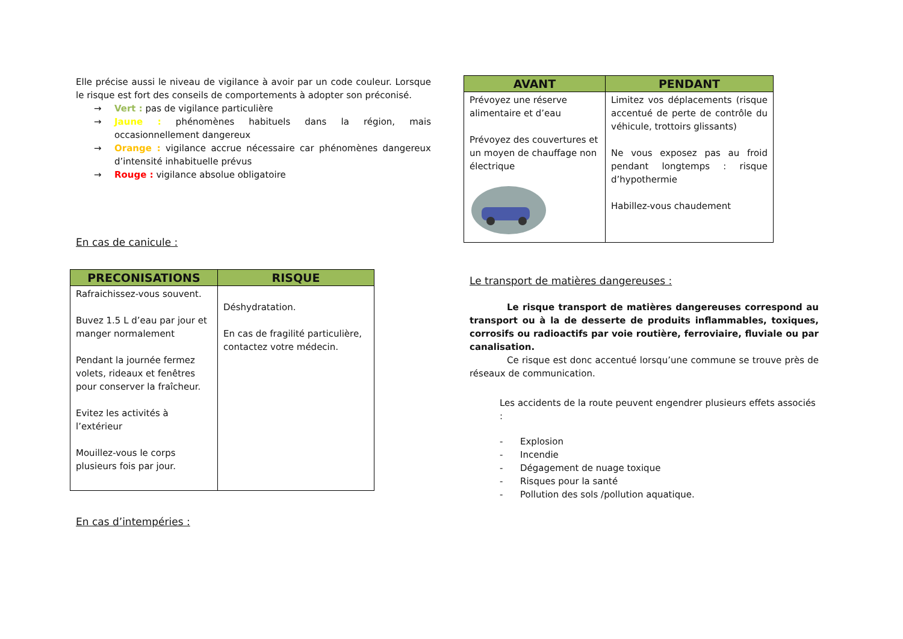Elle précise aussi le niveau de vigilance à avoir par un code couleur. Lorsque le risque est fort des conseils de comportements à adopter son préconisé.
→ Vert : pas de vigilance particulière
→ Jaune : phénomènes habituels dans la région, mais occasionnellement dangereux
→ Orange : vigilance accrue nécessaire car phénomènes dangereux d’intensité inhabituelle prévus
→ Rouge : vigilance absolue obligatoire
En cas de canicule :
| PRECONISATIONS | RISQUE |
| --- | --- |
| Rafraichissez-vous souvent. Buvez 1.5 L d’eau par jour et manger normalement Pendant la journée fermez volets, rideaux et fenêtres pour conserver la fraîcheur. Evitez les activités à l’extérieur Mouillez-vous le corps plusieurs fois par jour. | Déshydratation. En cas de fragilité particulière, contactez votre médecin. |
En cas d’intempéries :
| AVANT | PENDANT |
| --- | --- |
| Prévoyez une réserve alimentaire et d’eau Prévoyez des couvertures et un moyen de chauffage non électrique | Limitez vos déplacements (risque accentué de perte de contrôle du véhicule, trottoirs glissants) Ne vous exposez pas au froid pendant longtemps : risque d’hypothermie Habillez-vous chaudement |
Le transport de matières dangereuses :
Le risque transport de matières dangereuses correspond au transport ou à la de desserte de produits inflammables, toxiques, corrosifs ou radioactifs par voie routière, ferroviaire, fluviale ou par canalisation.
Ce risque est donc accentué lorsqu’une commune se trouve près de réseaux de communication.
Les accidents de la route peuvent engendrer plusieurs effets associés :
- Explosion
- Incendie
- Dégagement de nuage toxique
- Risques pour la santé
- Pollution des sols /pollution aquatique.